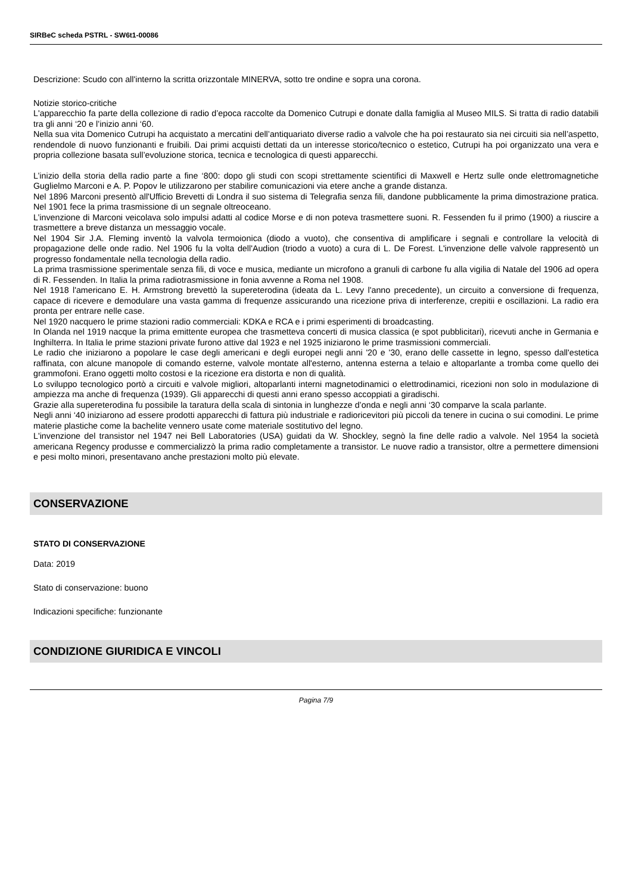SIRBeC scheda PSTRL - SW6t1-00086
Descrizione: Scudo con all'interno la scritta orizzontale MINERVA, sotto tre ondine e sopra una corona.
Notizie storico-critiche
L'apparecchio fa parte della collezione di radio d’epoca raccolte da Domenico Cutrupi e donate dalla famiglia al Museo MILS. Si tratta di radio databili tra gli anni ‘20 e l’inizio anni ‘60.
Nella sua vita Domenico Cutrupi ha acquistato a mercatini dell’antiquariato diverse radio a valvole che ha poi restaurato sia nei circuiti sia nell’aspetto, rendendole di nuovo funzionanti e fruibili. Dai primi acquisti dettati da un interesse storico/tecnico o estetico, Cutrupi ha poi organizzato una vera e propria collezione basata sull’evoluzione storica, tecnica e tecnologica di questi apparecchi.
L’inizio della storia della radio parte a fine ‘800: dopo gli studi con scopi strettamente scientifici di Maxwell e Hertz sulle onde elettromagnetiche Guglielmo Marconi e A. P. Popov le utilizzarono per stabilire comunicazioni via etere anche a grande distanza.
Nel 1896 Marconi presentò all'Ufficio Brevetti di Londra il suo sistema di Telegrafia senza fili, dandone pubblicamente la prima dimostrazione pratica. Nel 1901 fece la prima trasmissione di un segnale oltreoceano.
L’invenzione di Marconi veicolava solo impulsi adatti al codice Morse e di non poteva trasmettere suoni. R. Fessenden fu il primo (1900) a riuscire a trasmettere a breve distanza un messaggio vocale.
Nel 1904 Sir J.A. Fleming inventò la valvola termoionica (diodo a vuoto), che consentiva di amplificare i segnali e controllare la velocità di propagazione delle onde radio. Nel 1906 fu la volta dell'Audion (triodo a vuoto) a cura di L. De Forest. L'invenzione delle valvole rappresentò un progresso fondamentale nella tecnologia della radio.
La prima trasmissione sperimentale senza fili, di voce e musica, mediante un microfono a granuli di carbone fu alla vigilia di Natale del 1906 ad opera di R. Fessenden. In Italia la prima radiotrasmissione in fonia avvenne a Roma nel 1908.
Nel 1918 l'americano E. H. Armstrong brevettò la supereterodina (ideata da L. Levy l'anno precedente), un circuito a conversione di frequenza, capace di ricevere e demodulare una vasta gamma di frequenze assicurando una ricezione priva di interferenze, crepitii e oscillazioni. La radio era pronta per entrare nelle case.
Nel 1920 nacquero le prime stazioni radio commerciali: KDKA e RCA e i primi esperimenti di broadcasting.
In Olanda nel 1919 nacque la prima emittente europea che trasmetteva concerti di musica classica (e spot pubblicitari), ricevuti anche in Germania e Inghilterra. In Italia le prime stazioni private furono attive dal 1923 e nel 1925 iniziarono le prime trasmissioni commerciali.
Le radio che iniziarono a popolare le case degli americani e degli europei negli anni '20 e '30, erano delle cassette in legno, spesso dall'estetica raffinata, con alcune manopole di comando esterne, valvole montate all'esterno, antenna esterna a telaio e altoparlante a tromba come quello dei grammofoni. Erano oggetti molto costosi e la ricezione era distorta e non di qualità.
Lo sviluppo tecnologico portò a circuiti e valvole migliori, altoparlanti interni magnetodinamici o elettrodinamici, ricezioni non solo in modulazione di ampiezza ma anche di frequenza (1939). Gli apparecchi di questi anni erano spesso accoppiati a giradischi.
Grazie alla supereterodina fu possibile la taratura della scala di sintonia in lunghezze d’onda e negli anni ‘30 comparve la scala parlante.
Negli anni ‘40 iniziarono ad essere prodotti apparecchi di fattura più industriale e radioricevitori più piccoli da tenere in cucina o sui comodini. Le prime materie plastiche come la bachelite vennero usate come materiale sostitutivo del legno.
L'invenzione del transistor nel 1947 nei Bell Laboratories (USA) guidati da W. Shockley, segnò la fine delle radio a valvole. Nel 1954 la società americana Regency produsse e commercializzò la prima radio completamente a transistor. Le nuove radio a transistor, oltre a permettere dimensioni e pesi molto minori, presentavano anche prestazioni molto più elevate.
CONSERVAZIONE
STATO DI CONSERVAZIONE
Data: 2019
Stato di conservazione: buono
Indicazioni specifiche: funzionante
CONDIZIONE GIURIDICA E VINCOLI
Pagina 7/9